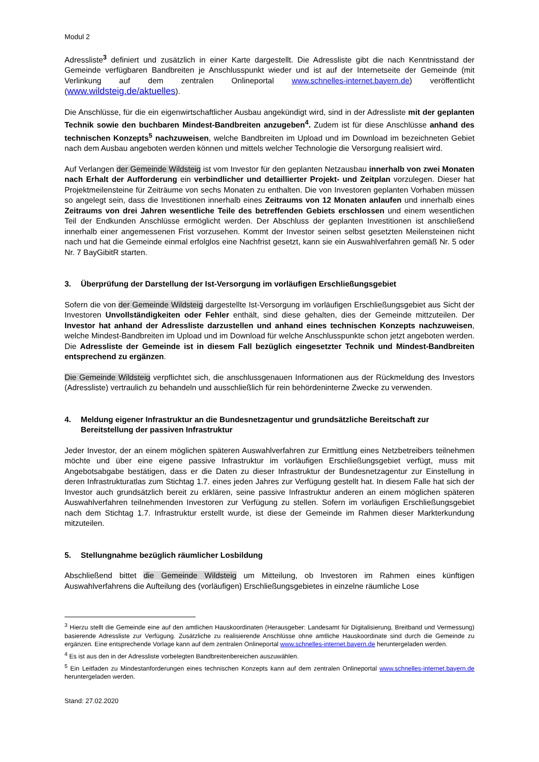Modul 2
Adressliste<sup>3</sup> definiert und zusätzlich in einer Karte dargestellt. Die Adressliste gibt die nach Kenntnisstand der Gemeinde verfügbaren Bandbreiten je Anschlusspunkt wieder und ist auf der Internetseite der Gemeinde (mit Verlinkung auf dem zentralen Onlineportal www.schnelles-internet.bayern.de) veröffentlicht (www.wildsteig.de/aktuelles).
Die Anschlüsse, für die ein eigenwirtschaftlicher Ausbau angekündigt wird, sind in der Adressliste mit der geplanten Technik sowie den buchbaren Mindest-Bandbreiten anzugeben<sup>4</sup>. Zudem ist für diese Anschlüsse anhand des technischen Konzepts<sup>5</sup> nachzuweisen, welche Bandbreiten im Upload und im Download im bezeichneten Gebiet nach dem Ausbau angeboten werden können und mittels welcher Technologie die Versorgung realisiert wird.
Auf Verlangen der Gemeinde Wildsteig ist vom Investor für den geplanten Netzausbau innerhalb von zwei Monaten nach Erhalt der Aufforderung ein verbindlicher und detaillierter Projekt- und Zeitplan vorzulegen. Dieser hat Projektmeilensteine für Zeiträume von sechs Monaten zu enthalten. Die von Investoren geplanten Vorhaben müssen so angelegt sein, dass die Investitionen innerhalb eines Zeitraums von 12 Monaten anlaufen und innerhalb eines Zeitraums von drei Jahren wesentliche Teile des betreffenden Gebiets erschlossen und einem wesentlichen Teil der Endkunden Anschlüsse ermöglicht werden. Der Abschluss der geplanten Investitionen ist anschließend innerhalb einer angemessenen Frist vorzusehen. Kommt der Investor seinen selbst gesetzten Meilensteinen nicht nach und hat die Gemeinde einmal erfolglos eine Nachfrist gesetzt, kann sie ein Auswahlverfahren gemäß Nr. 5 oder Nr. 7 BayGibitR starten.
3. Überprüfung der Darstellung der Ist-Versorgung im vorläufigen Erschließungsgebiet
Sofern die von der Gemeinde Wildsteig dargestellte Ist-Versorgung im vorläufigen Erschließungsgebiet aus Sicht der Investoren Unvollständigkeiten oder Fehler enthält, sind diese gehalten, dies der Gemeinde mittzuteilen. Der Investor hat anhand der Adressliste darzustellen und anhand eines technischen Konzepts nachzuweisen, welche Mindest-Bandbreiten im Upload und im Download für welche Anschlusspunkte schon jetzt angeboten werden. Die Adressliste der Gemeinde ist in diesem Fall bezüglich eingesetzter Technik und Mindest-Bandbreiten entsprechend zu ergänzen.
Die Gemeinde Wildsteig verpflichtet sich, die anschlussgenauen Informationen aus der Rückmeldung des Investors (Adressliste) vertraulich zu behandeln und ausschließlich für rein behördeninterne Zwecke zu verwenden.
4. Meldung eigener Infrastruktur an die Bundesnetzagentur und grundsätzliche Bereitschaft zur Bereitstellung der passiven Infrastruktur
Jeder Investor, der an einem möglichen späteren Auswahlverfahren zur Ermittlung eines Netzbetreibers teilnehmen möchte und über eine eigene passive Infrastruktur im vorläufigen Erschließungsgebiet verfügt, muss mit Angebotsabgabe bestätigen, dass er die Daten zu dieser Infrastruktur der Bundesnetzagentur zur Einstellung in deren Infrastrukturatlas zum Stichtag 1.7. eines jeden Jahres zur Verfügung gestellt hat. In diesem Falle hat sich der Investor auch grundsätzlich bereit zu erklären, seine passive Infrastruktur anderen an einem möglichen späteren Auswahlverfahren teilnehmenden Investoren zur Verfügung zu stellen. Sofern im vorläufigen Erschließungsgebiet nach dem Stichtag 1.7. Infrastruktur erstellt wurde, ist diese der Gemeinde im Rahmen dieser Markterkundung mitzuteilen.
5. Stellungnahme bezüglich räumlicher Losbildung
Abschließend bittet die Gemeinde Wildsteig um Mitteilung, ob Investoren im Rahmen eines künftigen Auswahlverfahrens die Aufteilung des (vorläufigen) Erschließungsgebietes in einzelne räumliche Lose
<sup>3</sup> Hierzu stellt die Gemeinde eine auf den amtlichen Hauskoordinaten (Herausgeber: Landesamt für Digitalisierung, Breitband und Vermessung) basierende Adressliste zur Verfügung. Zusätzliche zu realisierende Anschlüsse ohne amtliche Hauskoordinate sind durch die Gemeinde zu ergänzen. Eine entsprechende Vorlage kann auf dem zentralen Onlineportal www.schnelles-internet.bayern.de heruntergeladen werden.
<sup>4</sup> Es ist aus den in der Adressliste vorbelegten Bandbreitenbereichen auszuwählen.
<sup>5</sup> Ein Leitfaden zu Mindestanforderungen eines technischen Konzepts kann auf dem zentralen Onlineportal www.schnelles-internet.bayern.de heruntergeladen werden.
Stand: 27.02.2020